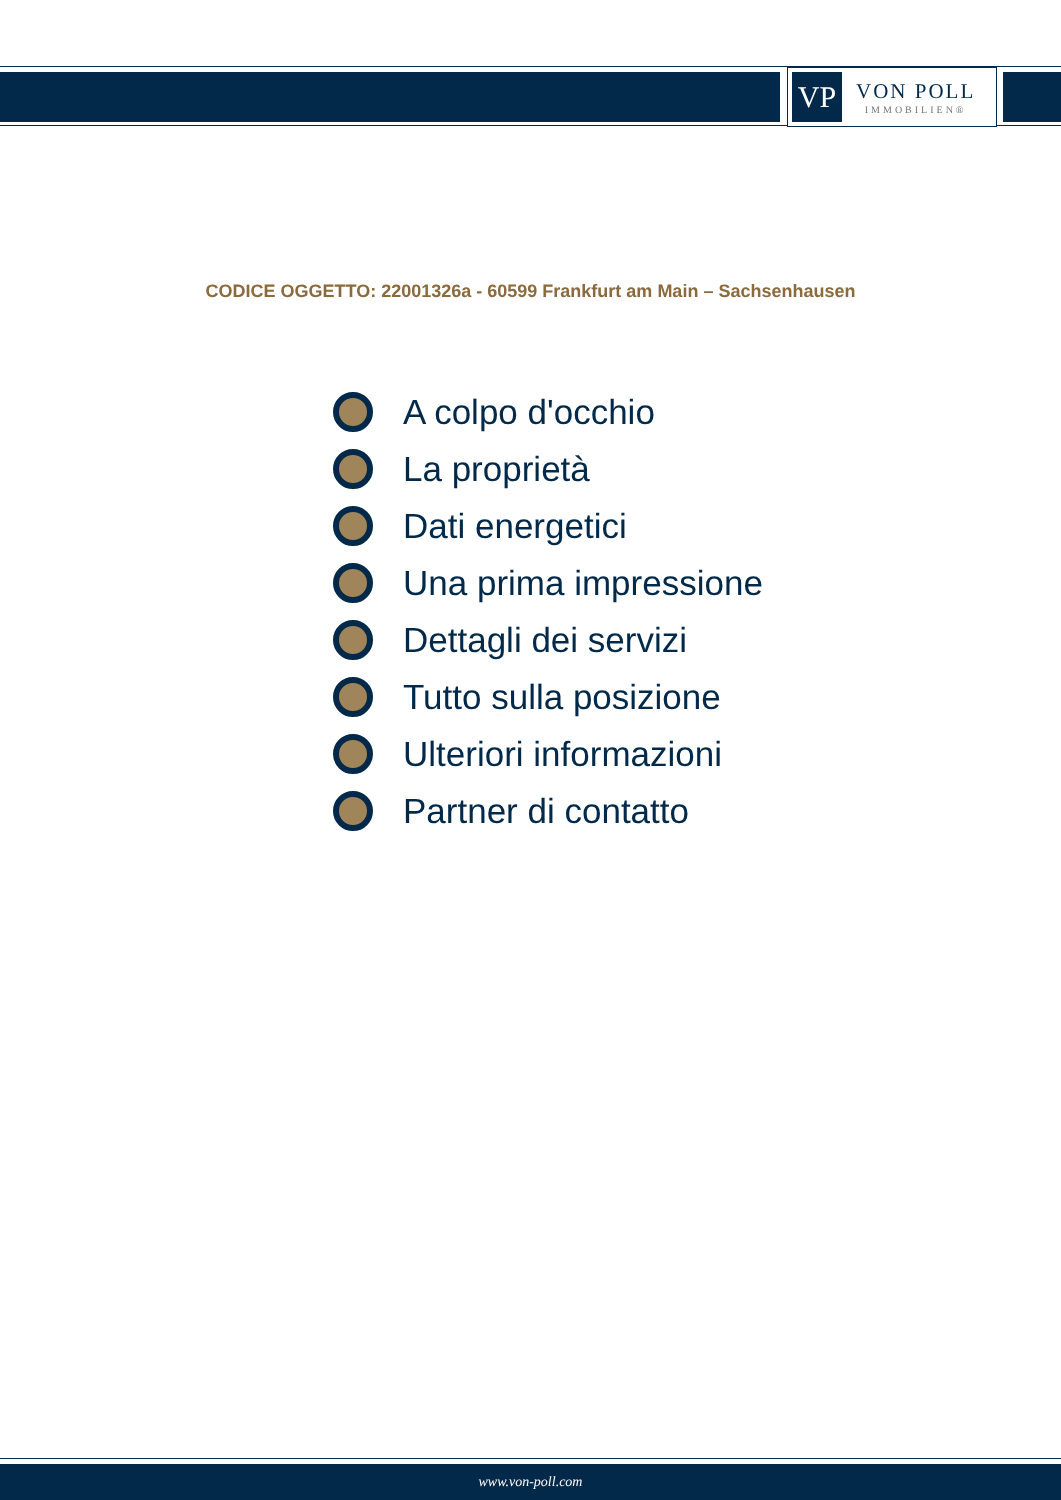VP
VON POLL
IMMOBILIEN®
CODICE OGGETTO: 22001326a - 60599 Frankfurt am Main – Sachsenhausen
A colpo d'occhio
La proprietà
Dati energetici
Una prima impressione
Dettagli dei servizi
Tutto sulla posizione
Ulteriori informazioni
Partner di contatto
www.von-poll.com